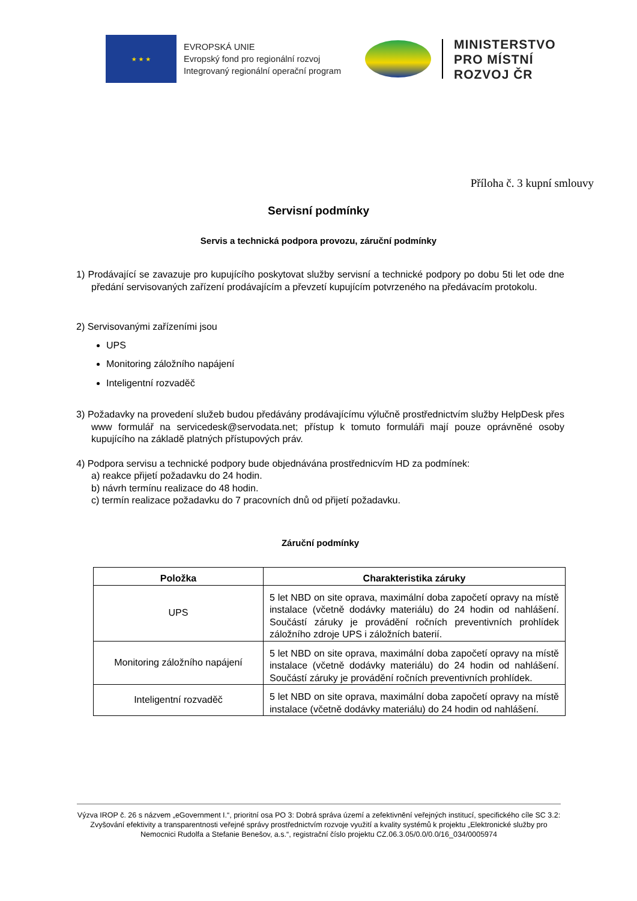★ ★ ★
EVROPSKÁ UNIE
Evropský fond pro regionální rozvoj
Integrovaný regionální operační program
MINISTERSTVO
PRO MÍSTNÍ
ROZVOJ ČR
Příloha č. 3 kupní smlouvy
Servisní podmínky
Servis a technická podpora provozu, záruční podmínky
1) Prodávající se zavazuje pro kupujícího poskytovat služby servisní a technické podpory po dobu 5ti let ode dne předání servisovaných zařízení prodávajícím a převzetí kupujícím potvrzeného na předávacím protokolu.
2) Servisovanými zařízeními jsou
UPS
Monitoring záložního napájení
Inteligentní rozvaděč
3) Požadavky na provedení služeb budou předávány prodávajícímu výlučně prostřednictvím služby HelpDesk přes www formulář na servicedesk@servodata.net; přístup k tomuto formuláři mají pouze oprávněné osoby kupujícího na základě platných přístupových práv.
4) Podpora servisu a technické podpory bude objednávána prostřednicvím HD za podmínek:
a) reakce přijetí požadavku do 24 hodin.
b) návrh termínu realizace do 48 hodin.
c) termín realizace požadavku do 7 pracovních dnů od přijetí požadavku.
Záruční podmínky
| Položka | Charakteristika záruky |
| --- | --- |
| UPS | 5 let NBD on site oprava, maximální doba započetí opravy na místě instalace (včetně dodávky materiálu) do 24 hodin od nahlášení. Součástí záruky je provádění ročních preventivních prohlídek záložního zdroje UPS i záložních baterií. |
| Monitoring záložního napájení | 5 let NBD on site oprava, maximální doba započetí opravy na místě instalace (včetně dodávky materiálu) do 24 hodin od nahlášení. Součástí záruky je provádění ročních preventivních prohlídek. |
| Inteligentní rozvaděč | 5 let NBD on site oprava, maximální doba započetí opravy na místě instalace (včetně dodávky materiálu) do 24 hodin od nahlášení. |
Výzva IROP č. 26 s názvem „eGovernment I.“, prioritní osa PO 3: Dobrá správa území a zefektivnění veřejných institucí, specifického cíle SC 3.2: Zvyšování efektivity a transparentnosti veřejné správy prostřednictvím rozvoje využití a kvality systémů k projektu „Elektronické služby pro Nemocnici Rudolfa a Stefanie Benešov, a.s.“, registrační číslo projektu CZ.06.3.05/0.0/0.0/16_034/0005974